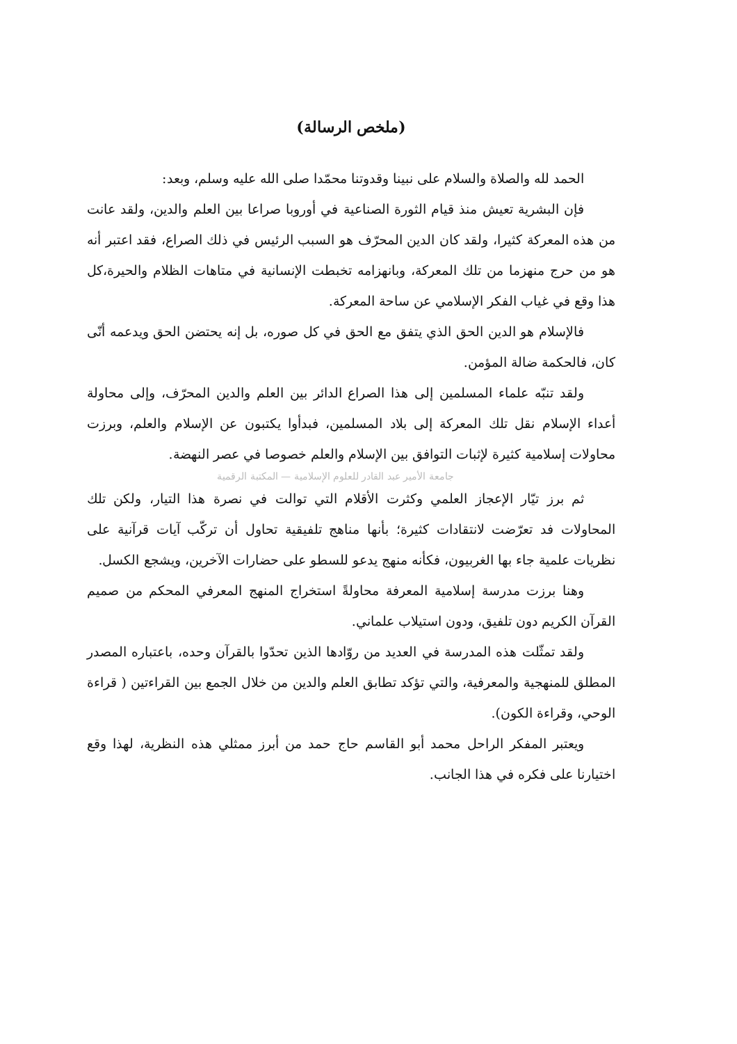(ملخص الرسالة)
الحمد لله والصلاة والسلام على نبينا وقدوتنا محمّدا صلى الله عليه وسلم، وبعد:
فإن البشرية تعيش منذ قيام الثورة الصناعية في أوروبا صراعا بين العلم والدين، ولقد عانت من هذه المعركة كثيرا، ولقد كان الدين المحرّف هو السبب الرئيس في ذلك الصراع، فقد اعتبر أنه هو من حرج منهزما من تلك المعركة، وبانهزامه تخبطت الإنسانية في متاهات الظلام والحيرة،كل هذا وقع في غياب الفكر الإسلامي عن ساحة المعركة.
فالإسلام هو الدين الحق الذي يتفق مع الحق في كل صوره، بل إنه يحتضن الحق ويدعمه أنّى كان، فالحكمة ضالة المؤمن.
ولقد تنبّه علماء المسلمين إلى هذا الصراع الدائر بين العلم والدين المحرّف، وإلى محاولة أعداء الإسلام نقل تلك المعركة إلى بلاد المسلمين، فبدأوا يكتبون عن الإسلام والعلم، وبرزت محاولات إسلامية كثيرة لإثبات التوافق بين الإسلام والعلم خصوصا في عصر النهضة.
جامعة الأمير عبد القادر للعلوم الإسلامية — المكتبة الرقمية
ثم برز تيّار الإعجاز العلمي وكثرت الأقلام التي توالت في نصرة هذا التيار، ولكن تلك المحاولات فد تعرّضت لانتقادات كثيرة؛ بأنها مناهج تلفيقية تحاول أن تركّب آيات قرآنية على نظريات علمية جاء بها الغربيون، فكأنه منهج يدعو للسطو على حضارات الآخرين، ويشجع الكسل.
وهنا برزت مدرسة إسلامية المعرفة محاولةً استخراج المنهج المعرفي المحكم من صميم القرآن الكريم دون تلفيق، ودون استيلاب علماني.
ولقد تمثّلت هذه المدرسة في العديد من روّادها الذين تحدّوا بالقرآن وحده، باعتباره المصدر المطلق للمنهجية والمعرفية، والتي تؤكد تطابق العلم والدين من خلال الجمع بين القراءتين ( قراءة الوحي، وقراءة الكون).
ويعتبر المفكر الراحل محمد أبو القاسم حاج حمد من أبرز ممثلي هذه النظرية، لهذا وقع اختيارنا على فكره في هذا الجانب.